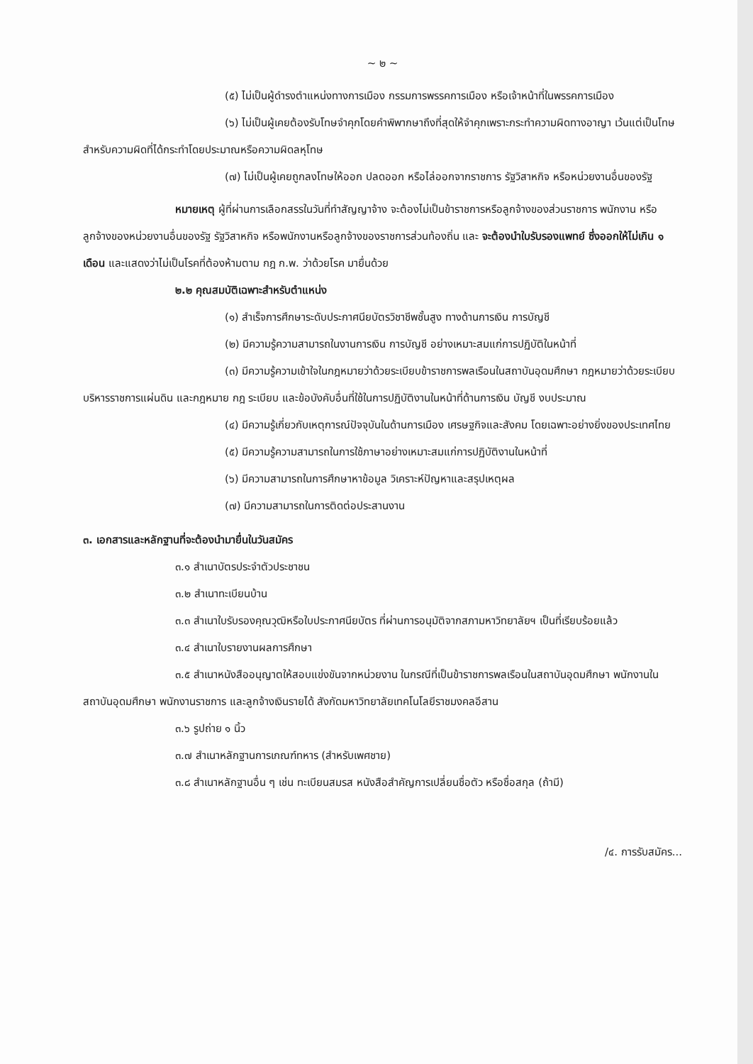~ ๒ ~
(๕) ไม่เป็นผู้ดำรงตำแหน่งทางการเมือง กรรมการพรรคการเมือง หรือเจ้าหน้าที่ในพรรคการเมือง
(๖) ไม่เป็นผู้เคยต้องรับโทษจำคุกโดยคำพิพากษาถึงที่สุดให้จำคุกเพราะกระทำความผิดทางอาญา เว้นแต่เป็นโทษสำหรับความผิดที่ได้กระทำโดยประมาณหรือความผิดลหุโทษ
(๗) ไม่เป็นผู้เคยถูกลงโทษให้ออก ปลดออก หรือไล่ออกจากราชการ รัฐวิสาหกิจ หรือหน่วยงานอื่นของรัฐ
หมายเหตุ ผู้ที่ผ่านการเลือกสรรในวันที่ทำสัญญาจ้าง จะต้องไม่เป็นข้าราชการหรือลูกจ้างของส่วนราชการ พนักงาน หรือลูกจ้างของหน่วยงานอื่นของรัฐ รัฐวิสาหกิจ หรือพนักงานหรือลูกจ้างของราชการส่วนท้องถิ่น และ จะต้องนำใบรับรองแพทย์ ซึ่งออกให้ไม่เกิน ๑ เดือน และแสดงว่าไม่เป็นโรคที่ต้องห้ามตาม กฎ ก.พ. ว่าด้วยโรค มายื่นด้วย
๒.๒ คุณสมบัติเฉพาะสำหรับตำแหน่ง
(๑) สำเร็จการศึกษาระดับประกาศนียบัตรวิชาชีพชั้นสูง ทางด้านการเงิน การบัญชี
(๒) มีความรู้ความสามารถในงานการเงิน การบัญชี อย่างเหมาะสมแก่การปฏิบัติในหน้าที่
(๓) มีความรู้ความเข้าใจในกฎหมายว่าด้วยระเบียบข้าราชการพลเรือนในสถาบันอุดมศึกษา กฎหมายว่าด้วยระเบียบบริหารราชการแผ่นดิน และกฎหมาย กฎ ระเบียบ และข้อบังคับอื่นที่ใช้ในการปฏิบัติงานในหน้าที่ด้านการเงิน บัญชี งบประมาณ
(๔) มีความรู้เกี่ยวกับเหตุการณ์ปัจจุบันในด้านการเมือง เศรษฐกิจและสังคม โดยเฉพาะอย่างยิ่งของประเทศไทย
(๕) มีความรู้ความสามารถในการใช้ภาษาอย่างเหมาะสมแก่การปฏิบัติงานในหน้าที่
(๖) มีความสามารถในการศึกษาหาข้อมูล วิเคราะห์ปัญหาและสรุปเหตุผล
(๗) มีความสามารถในการติดต่อประสานงาน
๓. เอกสารและหลักฐานที่จะต้องนำมายื่นในวันสมัคร
๓.๑ สำเนาบัตรประจำตัวประชาชน
๓.๒ สำเนาทะเบียนบ้าน
๓.๓ สำเนาใบรับรองคุณวุฒิหรือใบประกาศนียบัตร ที่ผ่านการอนุมัติจากสภามหาวิทยาลัยฯ เป็นที่เรียบร้อยแล้ว
๓.๔ สำเนาใบรายงานผลการศึกษา
๓.๕ สำเนาหนังสืออนุญาตให้สอบแข่งขันจากหน่วยงาน ในกรณีที่เป็นข้าราชการพลเรือนในสถาบันอุดมศึกษา พนักงานในสถาบันอุดมศึกษา พนักงานราชการ และลูกจ้างเงินรายได้ สังกัดมหาวิทยาลัยเทคโนโลยีราชมงคลอีสาน
๓.๖ รูปถ่าย ๑ นิ้ว
๓.๗ สำเนาหลักฐานการเกณฑ์ทหาร (สำหรับเพศชาย)
๓.๘ สำเนาหลักฐานอื่น ๆ เช่น ทะเบียนสมรส หนังสือสำคัญการเปลี่ยนชื่อตัว หรือชื่อสกุล (ถ้ามี)
/๔. การรับสมัคร...